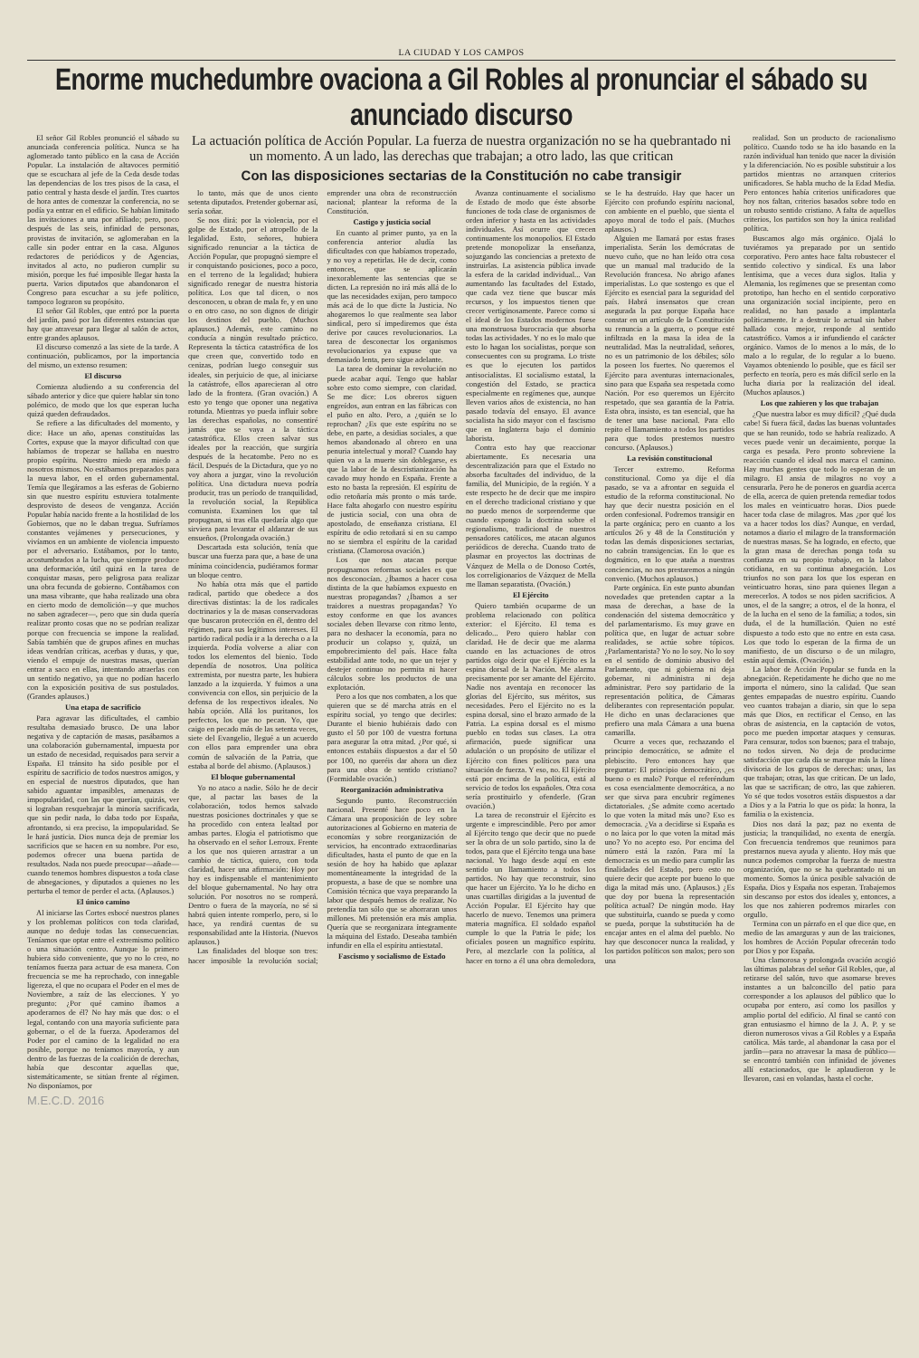LA CIUDAD Y LOS CAMPOS
Enorme muchedumbre ovaciona a Gil Robles al pronunciar el sábado su anunciado discurso
El señor Gil Robles pronunció el sábado su anunciada conferencia política. Nunca se ha aglomerado tanto público en la casa de Acción Popular. La instalación de altavoces permitió que se escuchara al jefe de la Ceda desde todas las dependencias de los tres pisos de la casa, el patio central y hasta desde el jardín. Tres cuartos de hora antes de comenzar la conferencia, no se podía ya entrar en el edificio. Se habían limitado las invitaciones a una por afiliado; pero, poco después de las seis, infinidad de personas, provistas de invitación, se aglomeraban en la calle sin poder entrar en la casa. Algunos redactores de periódicos y de Agencias, invitados al acto, no pudieron cumplir su misión, porque les fué imposible llegar hasta la puerta. Varios diputados que abandonaron el Congreso para escuchar a su jefe político, tampoco lograron su propósito.
El señor Gil Robles, que entró por la puerta del jardín, pasó por las diferentes estancias que hay que atravesar para llegar al salón de actos, entre grandes aplausos.
El discurso comenzó a las siete de la tarde. A continuación, publicamos, por la importancia del mismo, un extenso resumen:
El discurso
Comienza aludiendo a su conferencia del sábado anterior y dice que quiere hablar sin tono polémico, de modo que los que esperan lucha quizá queden defraudados.
Se refiere a las dificultades del momento, y dice: Hace un año, apenas constituídas las Cortes, expuse que la mayor dificultad con que habíamos de tropezar se hallaba en nuestro propio espíritu. Nuestro miedo era miedo a nosotros mismos. No estábamos preparados para la nueva labor, en el orden gubernamental. Temía que llegáramos a las esferas de Gobierno sin que nuestro espíritu estuviera totalmente desprovisto de deseos de venganza. Acción Popular había nacido frente a la hostilidad de los Gobiernos, que no le daban tregua. Sufríamos constantes vejámenes y persecuciones, y vivíamos en un ambiente de violencia impuesto por el adversario. Estábamos, por lo tanto, acostumbrados a la lucha, que siempre produce una deformación, útil quizá en la tarea de conquistar masas, pero peligrosa para realizar una obra fecunda de gobierno. Contábamos con una masa vibrante, que haba realizado una obra en cierto modo de demolición—y que muchos no saben agradecer—, pero que sin duda quería realizar pronto cosas que no se podrían realizar porque con frecuencia se impone la realidad. Sabía también que de grupos afines en muchas ideas vendrían críticas, acerbas y duras, y que, viendo el empuje de nuestras masas, querían entrar a saco en ellas, intentando atraerlas con un sentido negativo, ya que no podían hacerlo con la exposición positiva de sus postulados. (Grandes aplausos.)
Una etapa de sacrificio
Para agravar las dificultades, el cambio resultaba demasiado brusco. De una labor negativa y de captación de masas, pasábamos a una colaboración gubernamental, impuesta por un estado de necesidad, requisados para servir a España. El tránsito ha sido posible por el espíritu de sacrificio de todos nuestros amigos, y en especial de nuestros diputados, que han sabido aguantar impasibles, amenazas de impopularidad, con las que querían, quizás, ver si lograban resquebrajar la minoría sacrificada, que sin pedir nada, lo daba todo por España, afrontando, si era preciso, la impopularidad. Se le hará justicia. Dios nunca deja de premiar los sacrificios que se hacen en su nombre. Por eso, podemos ofrecer una buena partida de resultados. Nada nos puede preocupar—añade—cuando tenemos hombres dispuestos a toda clase de abnegaciones, y diputados a quienes no les perturba el temor de perder el acta. (Aplausos.)
El único camino
Al iniciarse las Cortes esbocé nuestros planes y los problemas políticos con toda claridad, aunque no deduje todas las consecuencias. Teníamos que optar entre el extremismo político o una situación centro. Aunque lo primero hubiera sido conveniente, que yo no lo creo, no teníamos fuerza para actuar de esa manera. Con frecuencia se me ha reprochado, con innegable ligereza, el que no ocupara el Poder en el mes de Noviembre, a raíz de las elecciones. Y yo pregunto: ¿Por qué camino íbamos a apoderarnos de él? No hay más que dos: o el legal, contando con una mayoría suficiente para gobernar, o el de la fuerza. Apoderarnos del Poder por el camino de la legalidad no era posible, porque no teníamos mayoría, y aun dentro de las fuerzas de la coalición de derechas, había que descontar aquellas que, sistemáticamente, se sitúan frente al régimen. No disponíamos, por
La actuación política de Acción Popular. La fuerza de nuestra organización no se ha quebrantado ni un momento. A un lado, las derechas que trabajan; a otro lado, las que critican
Con las disposiciones sectarias de la Constitución no cabe transigir
lo tanto, más que de unos ciento setenta diputados. Pretender gobernar así, sería soñar.
Se nos dirá: por la violencia, por el golpe de Estado, por el atropello de la legalidad. Esto, señores, hubiera significado renunciar a la táctica de Acción Popular, que propugnó siempre el ir conquistando posiciones, poco a poco, en el terreno de la legalidad; hubiera significado renegar de nuestra historia política. Los que tal dicen, o nos desconocen, u obran de mala fe, y en uno o en otro caso, no son dignos de dirigir los destinos del pueblo. (Muchos aplausos.) Además, este camino no conducía a ningún resultado práctico. Representa la táctica catastrófica de los que creen que, convertido todo en cenizas, podrían luego conseguir sus ideales, sin perjuicio de que, al iniciarse la catástrofe, ellos aparecieran al otro lado de la frontera. (Gran ovación.) A esto yo tengo que oponer una negativa rotunda. Mientras yo pueda influir sobre las derechas españolas, no consentiré jamás que se vaya a la táctica catastrófica. Ellos creen salvar sus ideales por la reacción, que surgiría después de la hecatombe. Pero no es fácil. Después de la Dictadura, que yo no voy ahora a juzgar, vino la revolución política. Una dictadura nueva podría producir, tras un período de tranquilidad, la revolución social, la República comunista. Examinen los que tal propugnan, si tras ella quedaría algo que sirviera para levantar el aldanzar de sus ensueños. (Prolongada ovación.)
Descartada esta solución, tenía que buscar una fuerza para que, a base de una mínima coincidencia, pudiéramos formar un bloque centro.
No había otra más que el partido radical, partido que obedece a dos directivas distintas: la de los radicales doctrinarios y la de masas conservadoras que buscaron protección en él, dentro del régimen, para sus legítimos intereses. El partido radical podía ir a la derecha o a la izquierda. Podía volverse a aliar con todos los elementos del bienio. Todo dependía de nosotros. Una política extremista, por nuestra parte, les hubiera lanzado a la izquierda. Y fuimos a una convivencia con ellos, sin perjuicio de la defensa de los respectivos ideales. No había opción. Allá los puritanos, los perfectos, los que no pecan. Yo, que caigo en pecado más de las setenta veces, siete del Evangelio, llegué a un acuerdo con ellos para emprender una obra común de salvación de la Patria, que estaba al borde del abismo. (Aplausos.)
El bloque gubernamental
Yo no ataco a nadie. Sólo he de decir que, al pactar las bases de la colaboración, todos hemos salvado nuestras posiciones doctrinales y que se ha procedido con entera lealtad por ambas partes. Elogia el patriotismo que ha observado en el señor Lerroux. Frente a los que nos quieren arrastrar a un cambio de táctica, quiero, con toda claridad, hacer una afirmación: Hoy por hoy es indispensable el mantenimiento del bloque gubernamental. No hay otra solución. Por nosotros no se romperá. Dentro o fuera de la mayoría, no sé si habrá quien intente romperlo, pero, si lo hace, ya rendirá cuentas de su responsabilidad ante la Historia. (Nuevos aplausos.)
Las finalidades del bloque son tres: hacer imposible la revolución social; emprender una obra de reconstrucción nacional; plantear la reforma de la Constitución.
Castigo y justicia social
En cuanto al primer punto, ya en la conferencia anterior aludía las dificultades con que habíamos tropezado, y no voy a repetirlas. He de decir, como entonces, que se aplicarán inexorablemente las sentencias que se dicten. La represión no irá más allá de lo que las necesidades exijan, pero tampoco más acá de lo que dicte la Justicia. No ahogaremos lo que realmente sea labor sindical, pero sí impediremos que ésta derive por cauces revolucionarios. La tarea de desconectar los organismos revolucionarios ya expuse que va demasiado lenta, pero sigue adelante.
La tarea de dominar la revolución no puede acabar aquí. Tengo que hablar sobre esto como siempre, con claridad. Se me dice: Los obreros siguen engreídos, aun entran en las fábricas con el puño en alto. Pero, a ¿quién se lo reprochan? ¿Es que este espíritu no se debe, en parte, a desidias sociales, a que hemos abandonado al obrero en una penuria intelectual y moral? Cuando hay quien va a la muerte sin doblegarse, es que la labor de la descristianización ha cavado muy hondo en España. Frente a esto no basta la represión. El espíritu de odio retoñaría más pronto o más tarde. Hace falta ahogarlo con nuestro espíritu de justicia social, con una obra de apostolado, de enseñanza cristiana. El espíritu de odio retoñará si en su campo no se siembra el espíritu de la caridad cristiana. (Clamorosa ovación.)
Los que nos atacan porque propugnamos reformas sociales es que nos desconocían. ¿Íbamos a hacer cosa distinta de la que habíamos expuesto en nuestras propagandas? ¿Íbamos a ser traidores a nuestras propagandas? Yo estoy conforme en que los avances sociales deben llevarse con ritmo lento, para no deshacer la economía, para no producir un colapso y, quizá, un empobrecimiento del país. Hace falta estabilidad ante todo, no que un tejer y destejer continuo no permita ni hacer cálculos sobre los productos de una explotación.
Pero a los que nos combaten, a los que quieren que se dé marcha atrás en el espíritu social, yo tengo que decirles: Durante el bienio hubiérais dado con gusto el 50 por 100 de vuestra fortuna para asegurar la otra mitad. ¿Por qué, si entonces estabáis dispuestos a dar el 50 por 100, no queréis dar ahora un diez para una obra de sentido cristiano? (Formidable ovación.)
Reorganización administrativa
Segundo punto. Reconstrucción nacional. Presenté hace poco en la Cámara una proposición de ley sobre autorizaciones al Gobierno en materia de economías y sobre reorganización de servicios, ha encontrado extraordinarias dificultades, hasta el punto de que en la sesión de hoy ha habido que aplazar momentáneamente la integridad de la propuesta, a base de que se nombre una Comisión técnica que vaya preparando la labor que después hemos de realizar. No pretendía tan sólo que se ahorraran unos millones. Mi pretensión era más amplia. Quería que se reorganizara íntegramente la máquina del Estado. Deseaba también infundir en ella el espíritu antiestatal.
Fascismo y socialismo de Estado
Avanza continuamente el socialismo de Estado de modo que éste absorbe funciones de toda clase de organismos de orden inferior y hasta en las actividades individuales. Así ocurre que crecen continuamente los monopolios. El Estado pretende monopolizar la enseñanza, sojuzgando las conciencias a pretexto de instruirlas. La asistencia pública invade la esfera de la caridad individual... Van aumentando las facultades del Estado, que cada vez tiene que buscar más recursos, y los impuestos tienen que crecer vertiginosamente. Parece como si el ideal de los Estados modernos fuese una monstruosa burocracia que absorba todas las actividades. Y no es lo malo que esto lo hagan los socialistas, porque son consecuentes con su programa. Lo triste es que lo ejecuten los partidos antisocialistas. El socialismo estatal, la congestión del Estado, se practica especialmente en regímenes que, aunque lleven varios años de existencia, no han pasado todavía del ensayo. El avance socialista ha sido mayor con el fascismo que en Inglaterra bajo el dominio laborista.
Contra esto hay que reaccionar abiertamente. Es necesaria una descentralización para que el Estado no absorba facultades del individuo, de la familia, del Municipio, de la región. Y a este respecto he de decir que me inspiro en el derecho tradicional cristiano y que no puedo menos de sorprenderme que cuando expongo la doctrina sobre el regionalismo, tradicional de nuestros pensadores católicos, me atacan algunos periódicos de derecha. Cuando trato de plasmar en proyectos las doctrinas de Vázquez de Mella o de Donoso Cortés, los correligionarios de Vázquez de Mella me llaman separatista. (Ovación.)
El Ejército
Quiero también ocuparme de un problema relacionado con política exterior: el Ejército. El tema es delicado... Pero quiero hablar con claridad. He de decir que me alarma cuando en las actuaciones de otros partidos oigo decir que el Ejército es la espina dorsal de la Nación. Me alarma precisamente por ser amante del Ejército. Nadie nos aventaja en reconocer las glorias del Ejército, sus méritos, sus necesidades. Pero el Ejército no es la espina dorsal, sino el brazo armado de la Patria. La espina dorsal es el mismo pueblo en todas sus clases. La otra afirmación, puede significar una adulación o un propósito de utilizar el Ejército con fines políticos para una situación de fuerza. Y eso, no. El Ejército está por encima de la política, está al servicio de todos los españoles. Otra cosa sería prostituirlo y ofenderle. (Gran ovación.)
La tarea de reconstruir el Ejército es urgente e imprescindible. Pero por amor al Ejército tengo que decir que no puede ser la obra de un solo partido, sino la de todos, para que el Ejército tenga una base nacional. Yo hago desde aquí en este sentido un llamamiento a todos los partidos. No hay que reconstruir, sino que hacer un Ejército. Ya lo he dicho en unas cuartillas dirigidas a la juventud de Acción Popular. El Ejército hay que hacerlo de nuevo. Tenemos una primera materia magnífica. El soldado español cumple lo que la Patria le pide; los oficiales poseen un magnífico espíritu. Pero, al mezclarle con la política, al hacer en torno a él una obra demoledora, se le ha destruído. Hay que hacer un Ejército con profundo espíritu nacional, con ambiente en el pueblo, que sienta el apoyo moral de todo el país. (Muchos aplausos.)
Alguien me llamará por estas frases imperialista. Serán los demócratas de nuevo cuño, que no han leído otra cosa que un manual mal traducido de la Revolución francesa. No abrigo afanes imperialistas. Lo que sostengo es que el Ejército es esencial para la seguridad del país. Habrá insensatos que crean asegurada la paz porque España hace constar en un artículo de la Constitución su renuncia a la guerra, o porque esté infiltrada en la masa la idea de la neutralidad. Mas la neutralidad, señores, no es un patrimonio de los débiles; sólo la poseen los fuertes. No queremos el Ejército para aventuras internacionales, sino para que España sea respetada como Nación. Por eso queremos un Ejército respetado, que sea garantía de la Patria. Esta obra, insisto, es tan esencial, que ha de tener una base nacional. Para ello repito el llamamiento a todos los partidos para que todos prestemos nuestro concurso. (Aplausos.)
La revisión constitucional
Tercer extremo. Reforma constitucional. Como ya dije el día pasado, se va a afrontar en seguida el estudio de la reforma constitucional. No hay que decir nuestra posición en el orden confesional. Podremos transigir en la parte orgánica; pero en cuanto a los artículos 26 y 48 de la Constitución y todas las demás disposiciones sectarias, no cabrán transigencias. En lo que es dogmático, en lo que ataña a nuestras conciencias, no nos prestaremos a ningún convenio. (Muchos aplausos.)
Parte orgánica. En este punto abundan novedades que pretenden captar a la masa de derechas, a base de la condenación del sistema democrático y del parlamentarismo. Es muy grave en política que, en lugar de actuar sobre realidades, se actúe sobre tópicos. ¿Parlamentarista? Yo no lo soy. No lo soy en el sentido de dominio abusivo del Parlamento, que ni gobierna ni deja gobernar, ni administra ni deja administrar. Pero soy partidario de la representación política, de Cámaras deliberantes con representación popular. He dicho en unas declaraciones que prefiero una mala Cámara a una buena camarilla.
Ocurre a veces que, rechazando el principio democrático, se admite el plebiscito. Pero entonces hay que preguntar: El principio democrático, ¿es bueno o es malo? Porque el referéndum es cosa esencialmente democrática, a no ser que sirva para encubrir regímenes dictatoriales. ¿Se admite como acertado lo que voten la mitad más uno? Eso es democracia. ¿Va a decidirse si España es o no laica por lo que voten la mitad más uno? Yo no acepto eso. Por encima del número está la razón. Para mí la democracia es un medio para cumplir las finalidades del Estado, pero esto no quiere decir que acepte por bueno lo que diga la mitad más uno. (Aplausos.) ¿Es que doy por buena la representación política actual? De ningún modo. Hay que substituirla, cuando se pueda y como se pueda, porque la substitución ha de encajar antes en el alma del pueblo. No hay que desconocer nunca la realidad, y los partidos políticos son malos; pero son una
realidad. Son un producto de racionalismo político. Cuando todo se ha ido basando en la razón individual han tenido que nacer la división y la diferenciación. No es posible substituir a los partidos mientras no arranquen criterios unificadores. Se habla mucho de la Edad Media. Pero entonces había criterios unificadores que hoy nos faltan, criterios basados sobre todo en un robusto sentido cristiano. A falta de aquellos criterios, los partidos son hoy la única realidad política.
Buscamos algo más orgánico. Ojalá lo tuviéramos ya preparado por un sentido corporativo. Pero antes hace falta robustecer el sentido colectivo y sindical. Es una labor lentísima, que a veces dura siglos. Italia y Alemania, los regímenes que se presentan como prototipo, han hecho en el sentido corporativo una organización social incipiente, pero en realidad, no han pasado a implantarla políticamente. Ir a destruir lo actual sin haber hallado cosa mejor, responde al sentido catastrófico. Vamos a ir infundiendo el carácter orgánico. Vamos de lo menos a lo más, de lo malo a lo regular, de lo regular a lo bueno. Vayamos obteniendo lo posible, que es fácil ser perfecto en teoría, pero es más difícil serlo en la lucha diaria por la realización del ideal. (Muchos aplausos.)
Los que zahieren y los que trabajan
¿Que nuestra labor es muy difícil? ¿Qué duda cabe! Si fuera fácil, dadas las buenas voluntades que se han reunido, todo se habría realizado. A veces puede venir un decaimiento, porque la carga es pesada. Pero pronto sobreviene la reacción cuando el ideal nos marca el camino. Hay muchas gentes que todo lo esperan de un milagro. El ansia de milagros no voy a censurarla. Pero he de poneros en guardia acerca de ella, acerca de quien pretenda remediar todos los males en veinticuatro horas. Dios puede hacer toda clase de milagros. Mas ¿por qué los va a hacer todos los días? Aunque, en verdad, notamos a diario el milagro de la transformación de nuestras masas. Se ha logrado, en efecto, que la gran masa de derechas ponga toda su confianza en su propio trabajo, en la labor cotidiana, en su continua abnegación. Los triunfos no son para los que los esperan en veinticuatro horas, sino para quienes llegan a merecerlos. A todos se nos piden sacrificios. A unos, el de la sangre; a otros, el de la honra, el de la lucha en el seno de la familia; a todos, sin duda, el de la humillación. Quien no esté dispuesto a todo esto que no entre en esta casa. Los que todo lo esperan de la firma de un manifiesto, de un discurso o de un milagro, están aquí demás. (Ovación.)
La labor de Acción Popular se funda en la abnegación. Repetidamente he dicho que no me importa el número, sino la calidad. Que sean gentes empapadas de nuestro espíritu. Cuando veo cuantos trabajan a diario, sin que lo sepa más que Dios, en rectificar el Censo, en las obras de asistencia, en la captación de votos, poco me pueden importar ataques y censuras. Para censurar, todos son buenos; para el trabajo, no todos sirven. No deja de producirme satisfacción que cada día se marque más la línea divisoria de los grupos de derechas: unas, las que trabajan; otras, las que critican. De un lado, las que se sacrifican; de otro, las que zahieren. Yo sé que todos vosotros estáis dispuestos a dar a Dios y a la Patria lo que os pida: la honra, la familia o la existencia.
Dios nos dará la paz; paz no exenta de justicia; la tranquilidad, no exenta de energía. Con frecuencia tendremos que reunirnos para prestarnos nueva ayuda y aliento. Hoy más que nunca podemos comprobar la fuerza de nuestra organización, que no se ha quebrantado ni un momento. Somos la única posible salvación de España. Dios y España nos esperan. Trabajemos sin descanso por estos dos ideales y, entonces, a los que nos zahieren podremos mirarles con orgullo.
Termina con un párrafo en el que dice que, en medio de las amarguras y aun de las traiciones, los hombres de Acción Popular ofrecerán todo por Dios y por España.
Una clamorosa y prolongada ovación acogió las últimas palabras del señor Gil Robles, que, al retirarse del salón, tuvo que asomarse breves instantes a un balconcillo del patio para corresponder a los aplausos del público que lo ocupaba por entero, así como los pasillos y amplio portal del edificio. Al final se cantó con gran entusiasmo el himno de la J. A. P. y se dieron numerosos vivas a Gil Robles y a España católica. Más tarde, al abandonar la casa por el jardín—para no atravesar la masa de público—se encontró también con infinidad de jóvenes allí estacionados, que le aplaudieron y le llevaron, casi en volandas, hasta el coche.
M.E.C.D. 2016